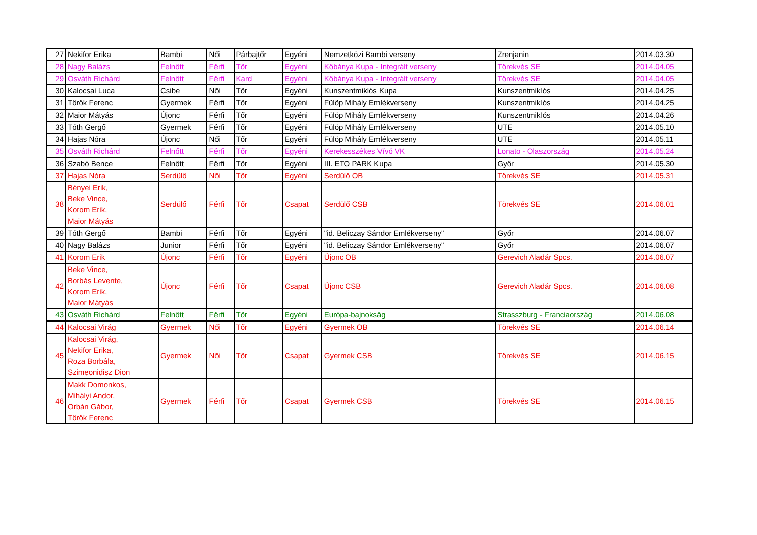| 27 | Nekifor Erika | Bambi | Női | Párbajtőr | Egyéni | Nemzetközi Bambi verseny | Zrenjanin | 2014.03.30 |
| 28 | Nagy Balázs | Felnőtt | Férfi | Tőr | Egyéni | Kőbánya Kupa - Integrált verseny | Törekvés SE | 2014.04.05 |
| 29 | Osváth Richárd | Felnőtt | Férfi | Kard | Egyéni | Kőbánya Kupa - Integrált verseny | Törekvés SE | 2014.04.05 |
| 30 | Kalocsai Luca | Csibe | Női | Tőr | Egyéni | Kunszentmiklós Kupa | Kunszentmiklós | 2014.04.25 |
| 31 | Török Ferenc | Gyermek | Férfi | Tőr | Egyéni | Fülöp Mihály Emlékverseny | Kunszentmiklós | 2014.04.25 |
| 32 | Maior Mátyás | Újonc | Férfi | Tőr | Egyéni | Fülöp Mihály Emlékverseny | Kunszentmiklós | 2014.04.26 |
| 33 | Tóth Gergő | Gyermek | Férfi | Tőr | Egyéni | Fülöp Mihály Emlékverseny | UTE | 2014.05.10 |
| 34 | Hajas Nóra | Újonc | Női | Tőr | Egyéni | Fülöp Mihály Emlékverseny | UTE | 2014.05.11 |
| 35 | Osváth Richárd | Felnőtt | Férfi | Tőr | Egyéni | Kerekesszékes Vívó VK | Lonato - Olaszország | 2014.05.24 |
| 36 | Szabó Bence | Felnőtt | Férfi | Tőr | Egyéni | III. ETO PARK Kupa | Győr | 2014.05.30 |
| 37 | Hajas Nóra | Serdülő | Női | Tőr | Egyéni | Serdülő OB | Törekvés SE | 2014.05.31 |
| 38 | Bényei Erik, Beke Vince, Korom Erik, Maior Mátyás | Serdülő | Férfi | Tőr | Csapat | Serdülő CSB | Törekvés SE | 2014.06.01 |
| 39 | Tóth Gergő | Bambi | Férfi | Tőr | Egyéni | "id. Beliczay Sándor Emlékverseny" | Győr | 2014.06.07 |
| 40 | Nagy Balázs | Junior | Férfi | Tőr | Egyéni | "id. Beliczay Sándor Emlékverseny" | Győr | 2014.06.07 |
| 41 | Korom Erik | Újonc | Férfi | Tőr | Egyéni | Újonc OB | Gerevich Aladár Spcs. | 2014.06.07 |
| 42 | Beke Vince, Borbás Levente, Korom Erik, Maior Mátyás | Újonc | Férfi | Tőr | Csapat | Újonc CSB | Gerevich Aladár Spcs. | 2014.06.08 |
| 43 | Osváth Richárd | Felnőtt | Férfi | Tőr | Egyéni | Európa-bajnokság | Strasszburg - Franciaország | 2014.06.08 |
| 44 | Kalocsai Virág | Gyermek | Női | Tőr | Egyéni | Gyermek OB | Törekvés SE | 2014.06.14 |
| 45 | Kalocsai Virág, Nekifor Erika, Roza Borbála, Szimeonidisz Dion | Gyermek | Női | Tőr | Csapat | Gyermek CSB | Törekvés SE | 2014.06.15 |
| 46 | Makk Domonkos, Mihályi Andor, Orbán Gábor, Török Ferenc | Gyermek | Férfi | Tőr | Csapat | Gyermek CSB | Törekvés SE | 2014.06.15 |